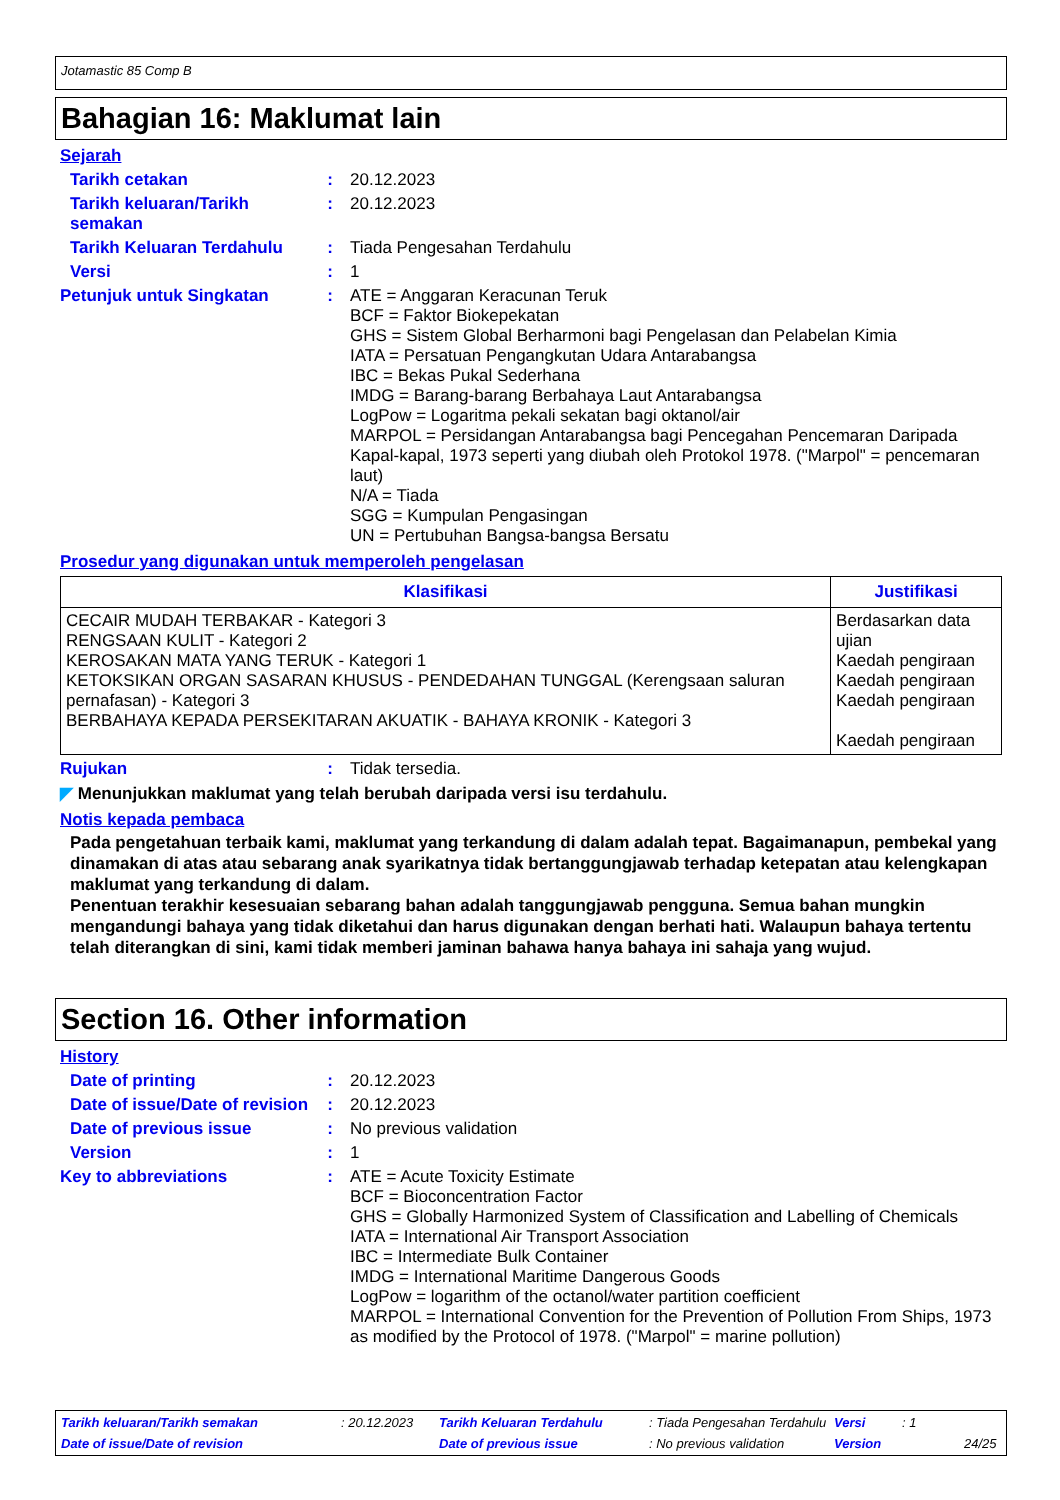Jotamastic 85 Comp B
Bahagian 16: Maklumat lain
Sejarah
Tarikh cetakan : 20.12.2023
Tarikh keluaran/Tarikh semakan
: 20.12.2023
Tarikh Keluaran Terdahulu
: Tiada Pengesahan Terdahulu
Versi : 1
Petunjuk untuk Singkatan : ATE = Anggaran Keracunan Teruk
BCF = Faktor Biokepekatan
GHS = Sistem Global Berharmoni bagi Pengelasan dan Pelabelan Kimia
IATA = Persatuan Pengangkutan Udara Antarabangsa
IBC = Bekas Pukal Sederhana
IMDG = Barang-barang Berbahaya Laut Antarabangsa
LogPow = Logaritma pekali sekatan bagi oktanol/air
MARPOL = Persidangan Antarabangsa bagi Pencegahan Pencemaran Daripada Kapal-kapal, 1973 seperti yang diubah oleh Protokol 1978. ("Marpol" = pencemaran laut)
N/A = Tiada
SGG = Kumpulan Pengasingan
UN = Pertubuhan Bangsa-bangsa Bersatu
Prosedur yang digunakan untuk memperoleh pengelasan
| Klasifikasi | Justifikasi |
| --- | --- |
| CECAIR MUDAH TERBAKAR - Kategori 3 RENGSAAN KULIT - Kategori 2 KEROSAKAN MATA YANG TERUK - Kategori 1 KETOKSIKAN ORGAN SASARAN KHUSUS - PENDEDAHAN TUNGGAL (Kerengsaan saluran pernafasan) - Kategori 3 BERBAHAYA KEPADA PERSEKITARAN AKUATIK - BAHAYA KRONIK - Kategori 3 | Berdasarkan data ujian Kaedah pengiraan Kaedah pengiraan Kaedah pengiraan Kaedah pengiraan |
Rujukan : Tidak tersedia.
◤ Menunjukkan maklumat yang telah berubah daripada versi isu terdahulu.
Notis kepada pembaca
Pada pengetahuan terbaik kami, maklumat yang terkandung di dalam adalah tepat. Bagaimanapun, pembekal yang dinamakan di atas atau sebarang anak syarikatnya tidak bertanggungjawab terhadap ketepatan atau kelengkapan maklumat yang terkandung di dalam.
Penentuan terakhir kesesuaian sebarang bahan adalah tanggungjawab pengguna. Semua bahan mungkin mengandungi bahaya yang tidak diketahui dan harus digunakan dengan berhati hati. Walaupun bahaya tertentu telah diterangkan di sini, kami tidak memberi jaminan bahawa hanya bahaya ini sahaja yang wujud.
Section 16. Other information
History
Date of printing : 20.12.2023
Date of issue/Date of revision
: 20.12.2023
Date of previous issue : No previous validation
Version : 1
Key to abbreviations : ATE = Acute Toxicity Estimate
BCF = Bioconcentration Factor
GHS = Globally Harmonized System of Classification and Labelling of Chemicals
IATA = International Air Transport Association
IBC = Intermediate Bulk Container
IMDG = International Maritime Dangerous Goods
LogPow = logarithm of the octanol/water partition coefficient
MARPOL = International Convention for the Prevention of Pollution From Ships, 1973 as modified by the Protocol of 1978. ("Marpol" = marine pollution)
Tarikh keluaran/Tarikh semakan: 20.12.2023 Tarikh Keluaran Terdahulu: Tiada Pengesahan Terdahulu Versi: 1
Date of issue/Date of revision Date of previous issue: No previous validation Version 24/25